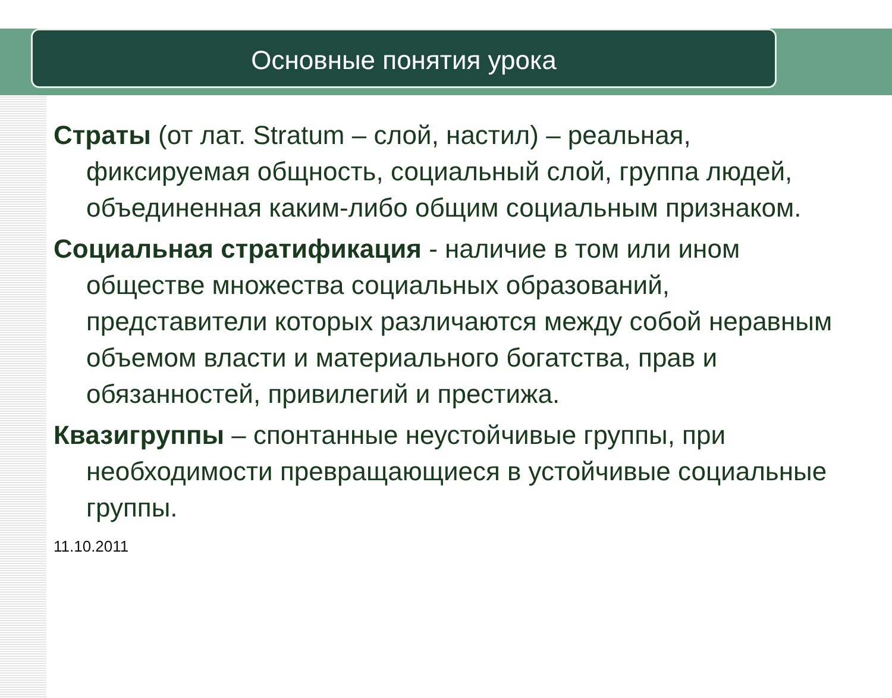Основные понятия урока
Страты (от лат. Stratum – слой, настил) – реальная, фиксируемая общность, социальный слой, группа людей, объединенная каким-либо общим социальным признаком.
Социальная стратификация - наличие в том или ином обществе множества социальных образований, представители которых различаются между собой неравным объемом власти и материального богатства, прав и обязанностей, привилегий и престижа.
Квазигруппы – спонтанные неустойчивые группы, при необходимости превращающиеся в устойчивые социальные группы.
11.10.2011